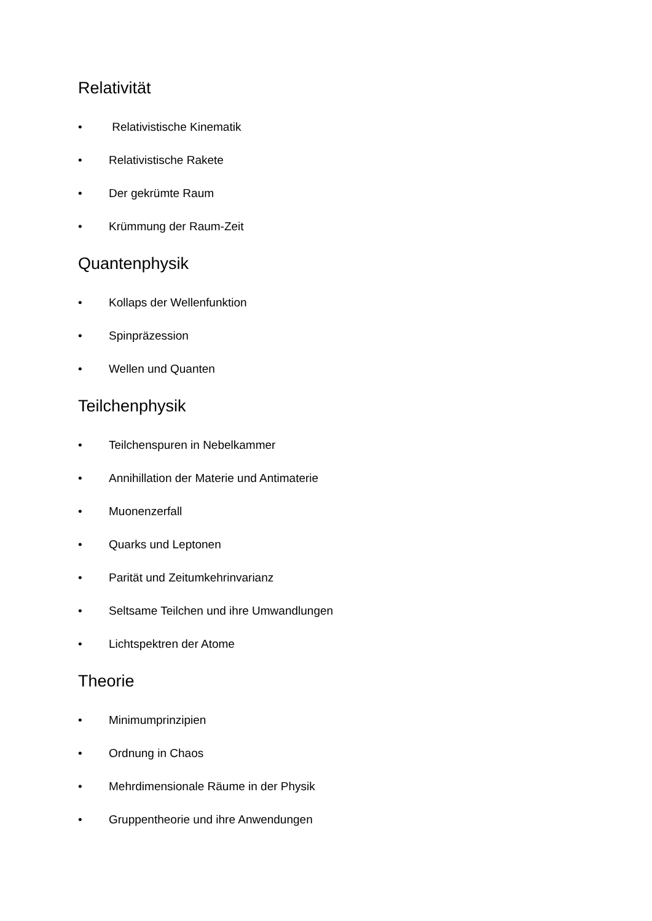Relativität
• Relativistische Kinematik
• Relativistische Rakete
• Der gekrümte Raum
• Krümmung der Raum-Zeit
Quantenphysik
• Kollaps der Wellenfunktion
• Spinpräzession
• Wellen und Quanten
Teilchenphysik
• Teilchenspuren in Nebelkammer
• Annihillation der Materie und Antimaterie
• Muonenzerfall
• Quarks und Leptonen
• Parität und Zeitumkehrinvarianz
• Seltsame Teilchen und ihre Umwandlungen
• Lichtspektren der Atome
Theorie
• Minimumprinzipien
• Ordnung in Chaos
• Mehrdimensionale Räume in der Physik
• Gruppentheorie und ihre Anwendungen